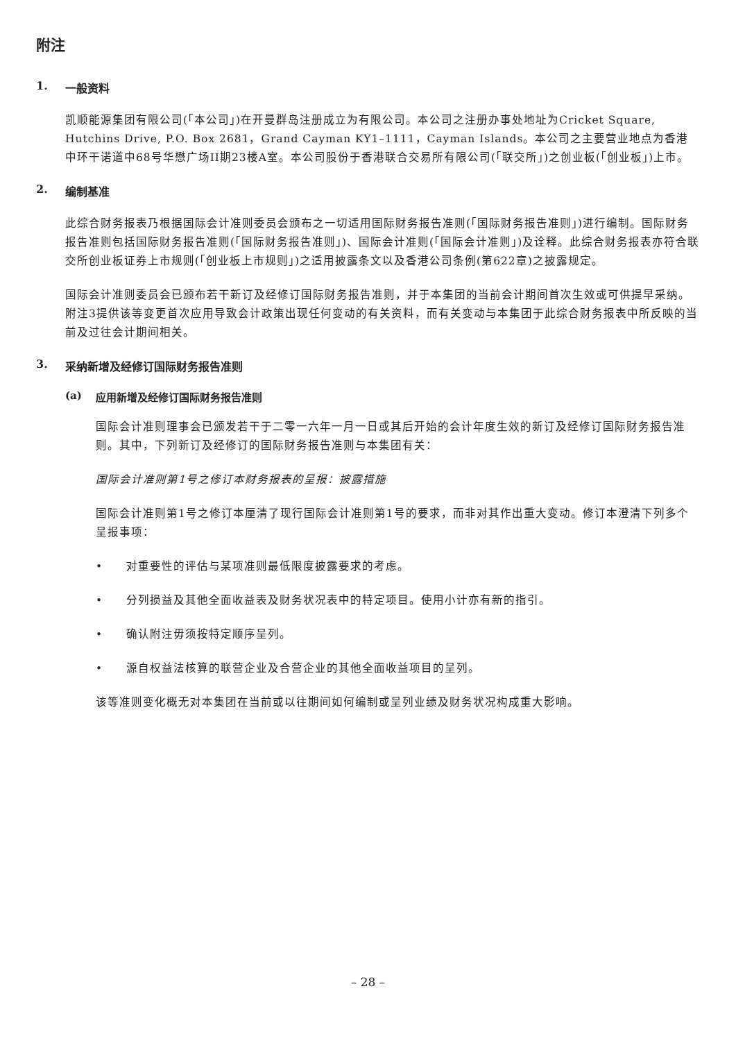附注
1. 一般资料
凯顺能源集团有限公司(「本公司」)在开曼群岛注册成立为有限公司。本公司之注册办事处地址为Cricket Square, Hutchins Drive, P.O. Box 2681，Grand Cayman KY1–1111，Cayman Islands。本公司之主要营业地点为香港中环干诺道中68号华懋广场II期23楼A室。本公司股份于香港联合交易所有限公司(「联交所」)之创业板(「创业板」)上市。
2. 编制基准
此综合财务报表乃根据国际会计准则委员会颁布之一切适用国际财务报告准则(「国际财务报告准则」)进行编制。国际财务报告准则包括国际财务报告准则(「国际财务报告准则」)、国际会计准则(「国际会计准则」)及诠释。此综合财务报表亦符合联交所创业板证券上市规则(「创业板上市规则」)之适用披露条文以及香港公司条例(第622章)之披露规定。
国际会计准则委员会已颁布若干新订及经修订国际财务报告准则，并于本集团的当前会计期间首次生效或可供提早采纳。附注3提供该等变更首次应用导致会计政策出现任何变动的有关资料，而有关变动与本集团于此综合财务报表中所反映的当前及过往会计期间相关。
3. 采纳新增及经修订国际财务报告准则
(a) 应用新增及经修订国际财务报告准则
国际会计准则理事会已颁发若干于二零一六年一月一日或其后开始的会计年度生效的新订及经修订国际财务报告准则。其中，下列新订及经修订的国际财务报告准则与本集团有关：
国际会计准则第1号之修订本财务报表的呈报：披露措施
国际会计准则第1号之修订本厘清了现行国际会计准则第1号的要求，而非对其作出重大变动。修订本澄清下列多个呈报事项：
• 对重要性的评估与某项准则最低限度披露要求的考虑。
• 分列损益及其他全面收益表及财务状况表中的特定项目。使用小计亦有新的指引。
• 确认附注毋须按特定顺序呈列。
• 源自权益法核算的联营企业及合营企业的其他全面收益项目的呈列。
该等准则变化概无对本集团在当前或以往期间如何编制或呈列业绩及财务状况构成重大影响。
– 28 –